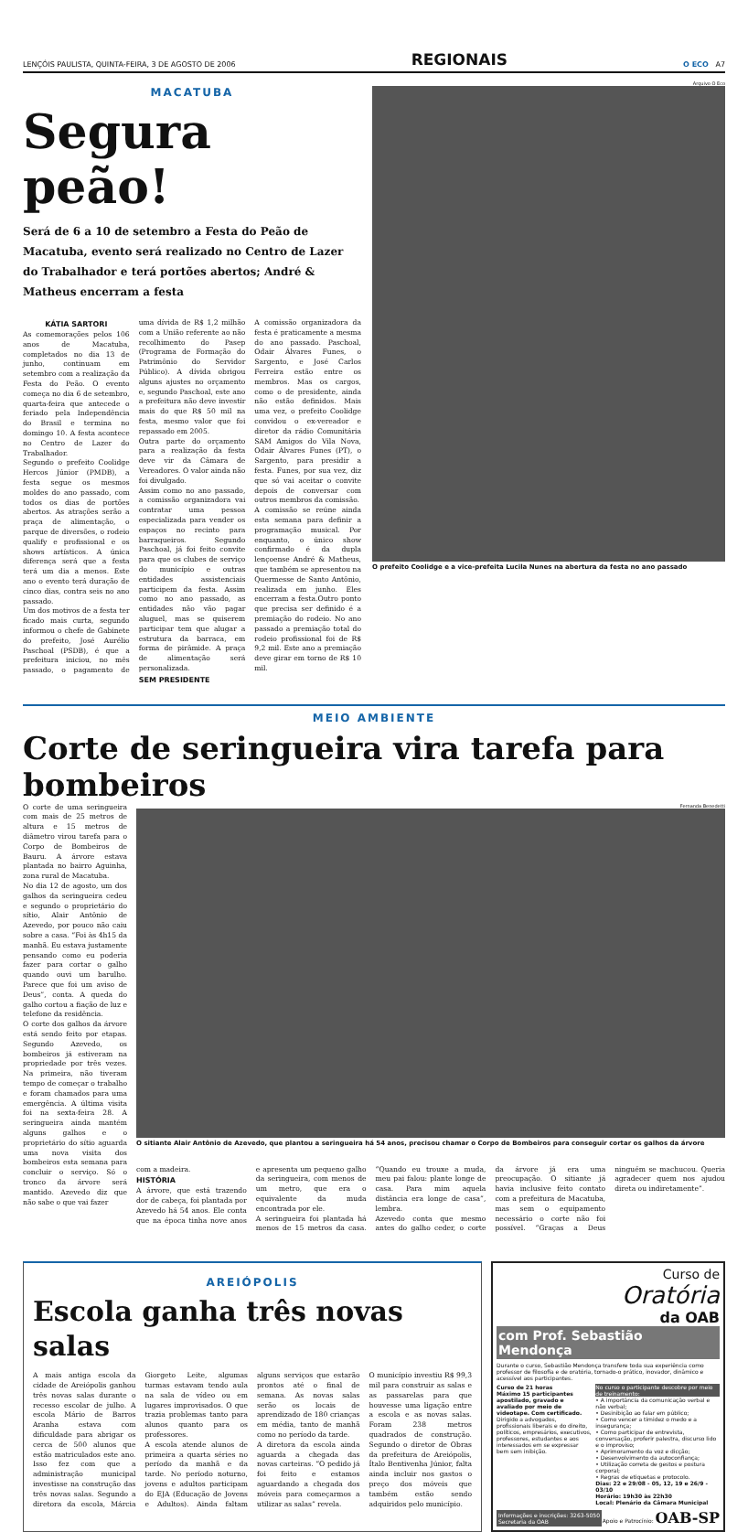LENÇÓIS PAULISTA, QUINTA-FEIRA, 3 DE AGOSTO DE 2006 REGIONAIS O ECO A7
MACATUBA
Segura peão!
Será de 6 a 10 de setembro a Festa do Peão de Macatuba, evento será realizado no Centro de Lazer do Trabalhador e terá portões abertos; André & Matheus encerram a festa
KÁTIA SARTORI
As comemorações pelos 106 anos de Macatuba, completados no dia 13 de junho, continuam em setembro com a realização da Festa do Peão. O evento começa no dia 6 de setembro, quarta-feira que antecede o feriado pela Independência do Brasil e termina no domingo 10. A festa acontece no Centro de Lazer do Trabalhador.
Segundo o prefeito Coolidge Hercos Júnior (PMDB), a festa segue os mesmos moldes do ano passado, com todos os dias de portões abertos. As atrações serão a praça de alimentação, o parque de diversões, o rodeio qualify e profissional e os shows artísticos. A única diferença será que a festa terá um dia a menos. Este ano o evento terá duração de cinco dias, contra seis no ano passado.
Um dos motivos de a festa ter ficado mais curta, segundo informou o chefe de Gabinete do prefeito, José Aurélio Paschoal (PSDB), é que a prefeitura iniciou, no mês passado, o pagamento de uma dívida de R$ 1,2 milhão com a União referente ao não recolhimento do Pasep (Programa de Formação do Patrimônio do Servidor Público). A dívida obrigou alguns ajustes no orçamento e, segundo Paschoal, este ano a prefeitura não deve investir mais do que R$ 50 mil na festa, mesmo valor que foi repassado em 2005.
Outra parte do orçamento para a realização da festa deve vir da Câmara de Vereadores. O valor ainda não foi divulgado.
Assim como no ano passado, a comissão organizadora vai contratar uma pessoa especializada para vender os espaços no recinto para barraqueiros. Segundo Paschoal, já foi feito convite para que os clubes de serviço do município e outras entidades assistenciais participem da festa. Assim como no ano passado, as entidades não vão pagar aluguel, mas se quiserem participar tem que alugar a estrutura da barraca, em forma de pirâmide. A praça de alimentação será personalizada.
SEM PRESIDENTE
A comissão organizadora da festa é praticamente a mesma do ano passado. Paschoal, Odair Álvares Funes, o Sargento, e José Carlos Ferreira estão entre os membros. Mas os cargos, como o de presidente, ainda não estão definidos. Mais uma vez, o prefeito Coolidge convidou o ex-vereador e diretor da rádio Comunitária SAM Amigos do Vila Nova, Odair Álvares Funes (PT), o Sargento, para presidir a festa. Funes, por sua vez, diz que só vai aceitar o convite depois de conversar com outros membros da comissão.
A comissão se reúne ainda esta semana para definir a programação musical. Por enquanto, o único show confirmado é da dupla lençoense André & Matheus, que também se apresentou na Quermesse de Santo Antônio, realizada em junho. Eles encerram a festa.Outro ponto que precisa ser definido é a premiação do rodeio. No ano passado a premiação total do rodeio profissional foi de R$ 9,2 mil. Este ano a premiação deve girar em torno de R$ 10 mil.
Arquivo O Eco
O prefeito Coolidge e a vice-prefeita Lucila Nunes na abertura da festa no ano passado
MEIO AMBIENTE
Corte de seringueira vira tarefa para bombeiros
O corte de uma seringueira com mais de 25 metros de altura e 15 metros de diâmetro virou tarefa para o Corpo de Bombeiros de Bauru. A árvore estava plantada no bairro Aguinha, zona rural de Macatuba.
No dia 12 de agosto, um dos galhos da seringueira cedeu e segundo o proprietário do sítio, Alair Antônio de Azevedo, por pouco não caiu sobre a casa. “Foi às 4h15 da manhã. Eu estava justamente pensando como eu poderia fazer para cortar o galho quando ouvi um barulho. Parece que foi um aviso de Deus”, conta. A queda do galho cortou a fiação de luz e telefone da residência.
O corte dos galhos da árvore está sendo feito por etapas. Segundo Azevedo, os bombeiros já estiveram na propriedade por três vezes. Na primeira, não tiveram tempo de começar o trabalho e foram chamados para uma emergência. A última visita foi na sexta-feira 28. A seringueira ainda mantém alguns galhos e o proprietário do sítio aguarda uma nova visita dos bombeiros esta semana para concluir o serviço. Só o tronco da árvore será mantido. Azevedo diz que não sabe o que vai fazer
Fernanda Benedetti
O sitiante Alair Antônio de Azevedo, que plantou a seringueira há 54 anos, precisou chamar o Corpo de Bombeiros para conseguir cortar os galhos da árvore
com a madeira.
HISTÓRIA
A árvore, que está trazendo dor de cabeça, foi plantada por Azevedo há 54 anos. Ele conta que na época tinha nove anos e apresenta um pequeno galho da seringueira, com menos de um metro, que era o equivalente da muda encontrada por ele.
A seringueira foi plantada há menos de 15 metros da casa. “Quando eu trouxe a muda, meu pai falou: plante longe de casa. Para mim aquela distância era longe de casa”, lembra.
Azevedo conta que mesmo antes do galho ceder, o corte da árvore já era uma preocupação. O sitiante já havia inclusive feito contato com a prefeitura de Macatuba, mas sem o equipamento necessário o corte não foi possível. “Graças a Deus ninguém se machucou. Queria agradecer quem nos ajudou direta ou indiretamente”.
AREIÓPOLIS
Escola ganha três novas salas
A mais antiga escola da cidade de Areiópolis ganhou três novas salas durante o recesso escolar de julho. A escola Mário de Barros Aranha estava com dificuldade para abrigar os cerca de 500 alunos que estão matriculados este ano. Isso fez com que a administração municipal investisse na construção das três novas salas. Segundo a diretora da escola, Márcia Giorgeto Leite, algumas turmas estavam tendo aula na sala de vídeo ou em lugares improvisados. O que trazia problemas tanto para alunos quanto para os professores.
A escola atende alunos de primeira a quarta séries no período da manhã e da tarde. No período noturno, jovens e adultos participam do EJA (Educação de Jovens e Adultos). Ainda faltam alguns serviços que estarão prontos até o final de semana. As novas salas serão os locais de aprendizado de 180 crianças em média, tanto de manhã como no período da tarde.
A diretora da escola ainda aguarda a chegada das novas carteiras. “O pedido já foi feito e estamos aguardando a chegada dos móveis para começarmos a utilizar as salas” revela.
O município investiu R$ 99,3 mil para construir as salas e as passarelas para que houvesse uma ligação entre a escola e as novas salas. Foram 238 metros quadrados de construção. Segundo o diretor de Obras da prefeitura de Areiópolis, Ítalo Bentivenha Júnior, falta ainda incluir nos gastos o preço dos móveis que também estão sendo adquiridos pelo município.
Curso de
Oratória
da OAB
com Prof. Sebastião Mendonça
Durante o curso, Sebastião Mendonça transfere toda sua experiência como professor de filosofia e de oratória, tornado-o prático, inovador, dinâmico e acessível aos participantes.
Curso de 21 horas
Máximo 15 participantes apostilado, gravado e avaliado por meio de videotape. Com certificado.
Dirigido a advogados, profissionais liberais e do direito, políticos, empresários, executivos, professores, estudantes e aos interessados em se expressar bem sem inibição.
No curso o participante descobre por meio de treinamento:
• A importância da comunicação verbal e não verbal;
• Desinibição ao falar em público;
• Como vencer a timidez o medo e a insegurança;
• Como participar de entrevista, conversação, proferir palestra, discurso lido e o improviso;
• Aprimoramento da voz e dicção;
• Desenvolvimento da autoconfiança;
• Utilização correta de gestos e postura corporal;
• Regras de etiquetas e protocolo.
Dias: 22 e 29/08 - 05, 12, 19 e 26/9 - 03/10
Horário: 19h30 às 22h30
Local: Plenário da Câmara Municipal
Informações e inscrições: 3263-5050
Secretaria da OAB Apoio e Patrocínio: OAB-SP